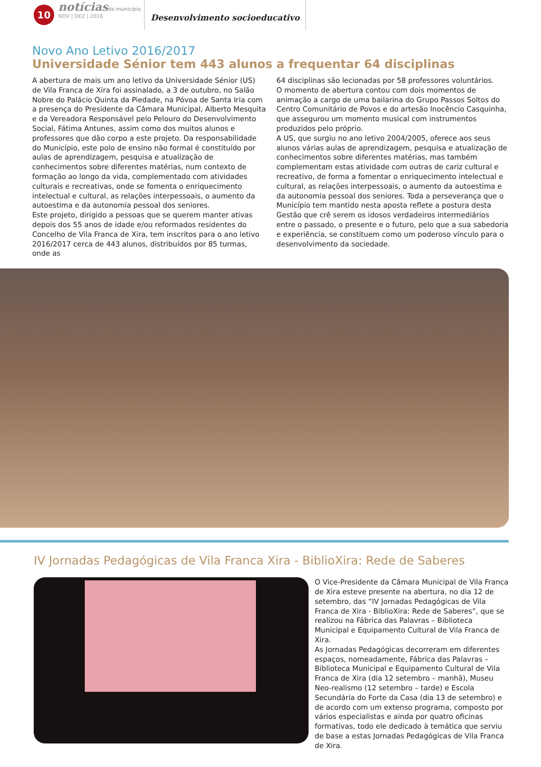10
notícias do município
NOV | DEZ | 2016
Desenvolvimento socioeducativo
Novo Ano Letivo 2016/2017
Universidade Sénior tem 443 alunos a frequentar 64 disciplinas
A abertura de mais um ano letivo da Universidade Sénior (US) de Vila Franca de Xira foi assinalado, a 3 de outubro, no Salão Nobre do Palácio Quinta da Piedade, na Póvoa de Santa Iria com a presença do Presidente da Câmara Municipal, Alberto Mesquita e da Vereadora Responsável pelo Pelouro do Desenvolvimento Social, Fátima Antunes, assim como dos muitos alunos e professores que dão corpo a este projeto. Da responsabilidade do Município, este polo de ensino não formal é constituído por aulas de aprendizagem, pesquisa e atualização de conhecimentos sobre diferentes matérias, num contexto de formação ao longo da vida, complementado com atividades culturais e recreativas, onde se fomenta o enriquecimento intelectual e cultural, as relações interpessoais, o aumento da autoestima e da autonomia pessoal dos seniores.
Este projeto, dirigido a pessoas que se querem manter ativas depois dos 55 anos de idade e/ou reformados residentes do Concelho de Vila Franca de Xira, tem inscritos para o ano letivo 2016/2017 cerca de 443 alunos, distribuídos por 85 turmas, onde as
64 disciplinas são lecionadas por 58 professores voluntários.
O momento de abertura contou com dois momentos de animação a cargo de uma bailarina do Grupo Passos Soltos do Centro Comunitário de Povos e do artesão Inocêncio Casquinha, que assegurou um momento musical com instrumentos produzidos pelo próprio.
A US, que surgiu no ano letivo 2004/2005, oferece aos seus alunos várias aulas de aprendizagem, pesquisa e atualização de conhecimentos sobre diferentes matérias, mas também complementam estas atividade com outras de cariz cultural e recreativo, de forma a fomentar o enriquecimento intelectual e cultural, as relações interpessoais, o aumento da autoestima e da autonomia pessoal dos seniores. Toda a perseverança que o Município tem mantido nesta aposta reflete a postura desta Gestão que crê serem os idosos verdadeiros intermediários entre o passado, o presente e o futuro, pelo que a sua sabedoria e experiência, se constituem como um poderoso vínculo para o desenvolvimento da sociedade.
IV Jornadas Pedagógicas de Vila Franca Xira - BiblioXira: Rede de Saberes
O Vice-Presidente da Câmara Municipal de Vila Franca de Xira esteve presente na abertura, no dia 12 de setembro, das “IV Jornadas Pedagógicas de Vila Franca de Xira - BiblioXira: Rede de Saberes”, que se realizou na Fábrica das Palavras – Biblioteca Municipal e Equipamento Cultural de Vila Franca de Xira.
As Jornadas Pedagógicas decorreram em diferentes espaços, nomeadamente, Fábrica das Palavras – Biblioteca Municipal e Equipamento Cultural de Vila Franca de Xira (dia 12 setembro – manhã), Museu Neo-realismo (12 setembro – tarde) e Escola Secundária do Forte da Casa (dia 13 de setembro) e de acordo com um extenso programa, composto por vários especialistas e ainda por quatro oficinas formativas, todo ele dedicado à temática que serviu de base a estas Jornadas Pedagógicas de Vila Franca de Xira.